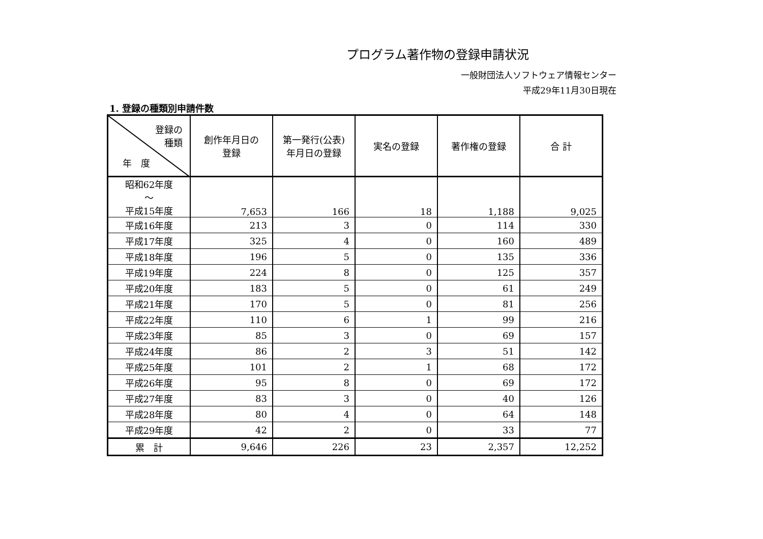プログラム著作物の登録申請状況
一般財団法人ソフトウェア情報センター
平成29年11月30日現在
1. 登録の種類別申請件数
| 登録の 種類 年 度 | 創作年月日の 登録 | 第一発行(公表) 年月日の登録 | 実名の登録 | 著作権の登録 | 合 計 |
| --- | --- | --- | --- | --- | --- |
| 昭和62年度 ～ 平成15年度 | 7,653 | 166 | 18 | 1,188 | 9,025 |
| 平成16年度 | 213 | 3 | 0 | 114 | 330 |
| 平成17年度 | 325 | 4 | 0 | 160 | 489 |
| 平成18年度 | 196 | 5 | 0 | 135 | 336 |
| 平成19年度 | 224 | 8 | 0 | 125 | 357 |
| 平成20年度 | 183 | 5 | 0 | 61 | 249 |
| 平成21年度 | 170 | 5 | 0 | 81 | 256 |
| 平成22年度 | 110 | 6 | 1 | 99 | 216 |
| 平成23年度 | 85 | 3 | 0 | 69 | 157 |
| 平成24年度 | 86 | 2 | 3 | 51 | 142 |
| 平成25年度 | 101 | 2 | 1 | 68 | 172 |
| 平成26年度 | 95 | 8 | 0 | 69 | 172 |
| 平成27年度 | 83 | 3 | 0 | 40 | 126 |
| 平成28年度 | 80 | 4 | 0 | 64 | 148 |
| 平成29年度 | 42 | 2 | 0 | 33 | 77 |
| 累 計 | 9,646 | 226 | 23 | 2,357 | 12,252 |